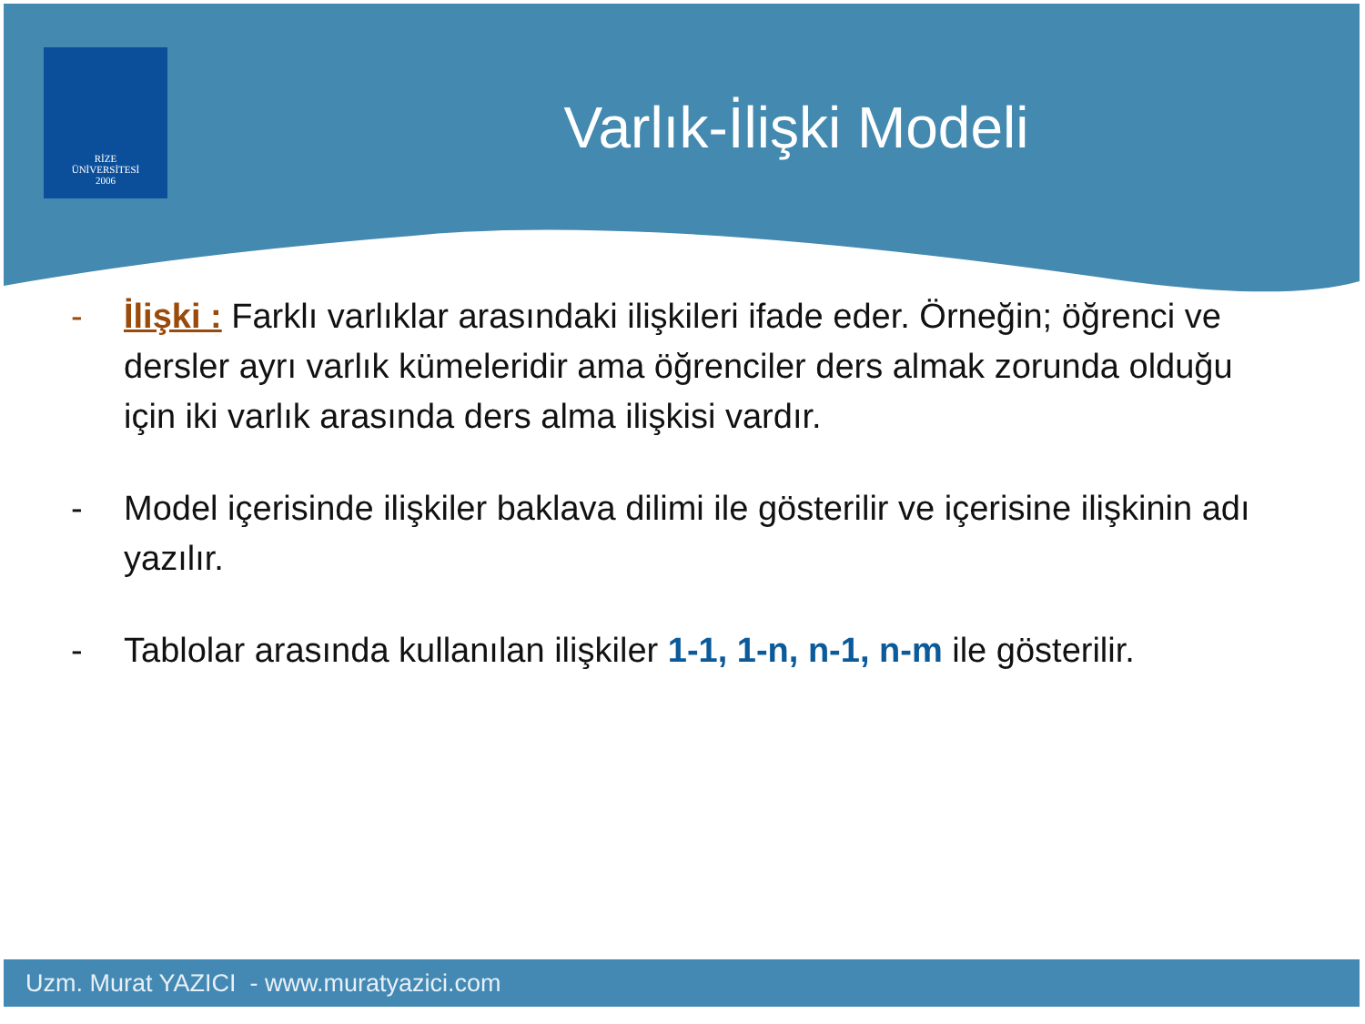RİZE
ÜNİVERSİTESİ
2006
Varlık-İlişki Modeli
- İlişki : Farklı varlıklar arasındaki ilişkileri ifade eder. Örneğin; öğrenci ve dersler ayrı varlık kümeleridir ama öğrenciler ders almak zorunda olduğu için iki varlık arasında ders alma ilişkisi vardır.
- Model içerisinde ilişkiler baklava dilimi ile gösterilir ve içerisine ilişkinin adı yazılır.
- Tablolar arasında kullanılan ilişkiler 1-1, 1-n, n-1, n-m ile gösterilir.
Uzm. Murat YAZICI - www.muratyazici.com